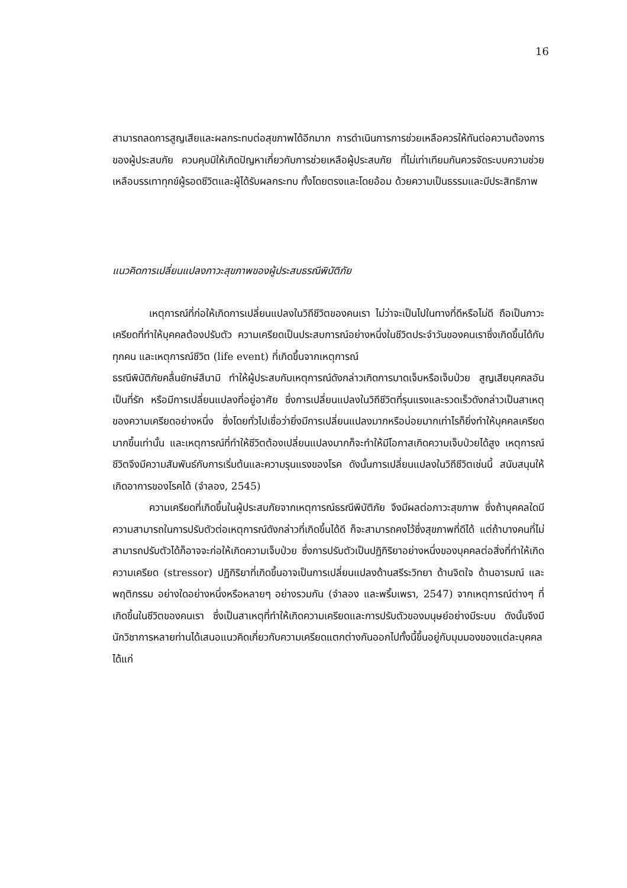16
สามารถลดการสูญเสียและผลกระทบต่อสุขภาพได้อีกมาก การดำเนินการการช่วยเหลือควรให้ทันต่อความต้องการของผู้ประสบภัย ควบคุมมิให้เกิดปัญหาเกี่ยวกับการช่วยเหลือผู้ประสบภัย ที่ไม่เท่าเทียมกันควรจัดระบบความช่วยเหลือบรรเทาทุกข์ผู้รอดชีวิตและผู้ได้รับผลกระทบ ทั้งโดยตรงและโดยอ้อม ด้วยความเป็นธรรมและมีประสิทธิภาพ
แนวคิดการเปลี่ยนแปลงภาวะสุขภาพของผู้ประสบธรณีพิบัติภัย
เหตุการณ์ที่ก่อให้เกิดการเปลี่ยนแปลงในวิถีชีวิตของคนเรา ไม่ว่าจะเป็นไปในทางที่ดีหรือไม่ดี ถือเป็นภาวะเครียดที่ทำให้บุคคลต้องปรับตัว ความเครียดเป็นประสบการณ์อย่างหนึ่งในชีวิตประจำวันของคนเราซึ่งเกิดขึ้นได้กับทุกคน และเหตุการณ์ชีวิต (life event) ที่เกิดขึ้นจากเหตุการณ์
ธรณีพิบัติภัยคลื่นยักษ์สึนามิ ทำให้ผู้ประสบกับเหตุการณ์ดังกล่าวเกิดการบาดเจ็บหรือเจ็บป่วย สูญเสียบุคคลอันเป็นที่รัก หรือมีการเปลี่ยนแปลงที่อยู่อาศัย ซึ่งการเปลี่ยนแปลงในวิถีชีวิตที่รุนแรงและรวดเร็วดังกล่าวเป็นสาเหตุของความเครียดอย่างหนึ่ง ซึ่งโดยทั่วไปเชื่อว่ายิ่งมีการเปลี่ยนแปลงมากหรือบ่อยมากเท่าไรก็ยิ่งทำให้บุคคลเครียดมากขึ้นเท่านั้น และเหตุการณ์ที่ทำให้ชีวิตต้องเปลี่ยนแปลงมากก็จะทำให้มีโอกาสเกิดความเจ็บป่วยได้สูง เหตุการณ์ชีวิตจึงมีความสัมพันธ์กับการเริ่มต้นและความรุนแรงของโรค ดังนั้นการเปลี่ยนแปลงในวิถีชีวิตเช่นนี้ สนับสนุนให้เกิดอาการของโรคได้ (จำลอง, 2545)
ความเครียดที่เกิดขึ้นในผู้ประสบภัยจากเหตุการณ์ธรณีพิบัติภัย จึงมีผลต่อภาวะสุขภาพ ซึ่งถ้าบุคคลใดมีความสามารถในการปรับตัวต่อเหตุการณ์ดังกล่าวที่เกิดขึ้นได้ดี ก็จะสามารถคงไว้ซึ่งสุขภาพที่ดีได้ แต่ถ้าบางคนที่ไม่สามารถปรับตัวได้ก็อาจจะก่อให้เกิดความเจ็บป่วย ซึ่งการปรับตัวเป็นปฏิกิริยาอย่างหนึ่งของบุคคลต่อสิ่งที่ทำให้เกิดความเครียด (stressor) ปฏิกิริยาที่เกิดขึ้นอาจเป็นการเปลี่ยนแปลงด้านสรีระวิทยา ด้านจิตใจ ด้านอารมณ์ และพฤติกรรม อย่างใดอย่างหนึ่งหรือหลายๆ อย่างรวมกัน (จำลอง และพริ้มเพรา, 2547) จากเหตุการณ์ต่างๆ ที่เกิดขึ้นในชีวิตของคนเรา ซึ่งเป็นสาเหตุที่ทำให้เกิดความเครียดและการปรับตัวของมนุษย์อย่างมีระบบ ดังนั้นจึงมีนักวิชาการหลายท่านได้เสนอแนวคิดเกี่ยวกับความเครียดแตกต่างกันออกไปทั้งนี้ขึ้นอยู่กับมุมมองของแต่ละบุคคล ได้แก่